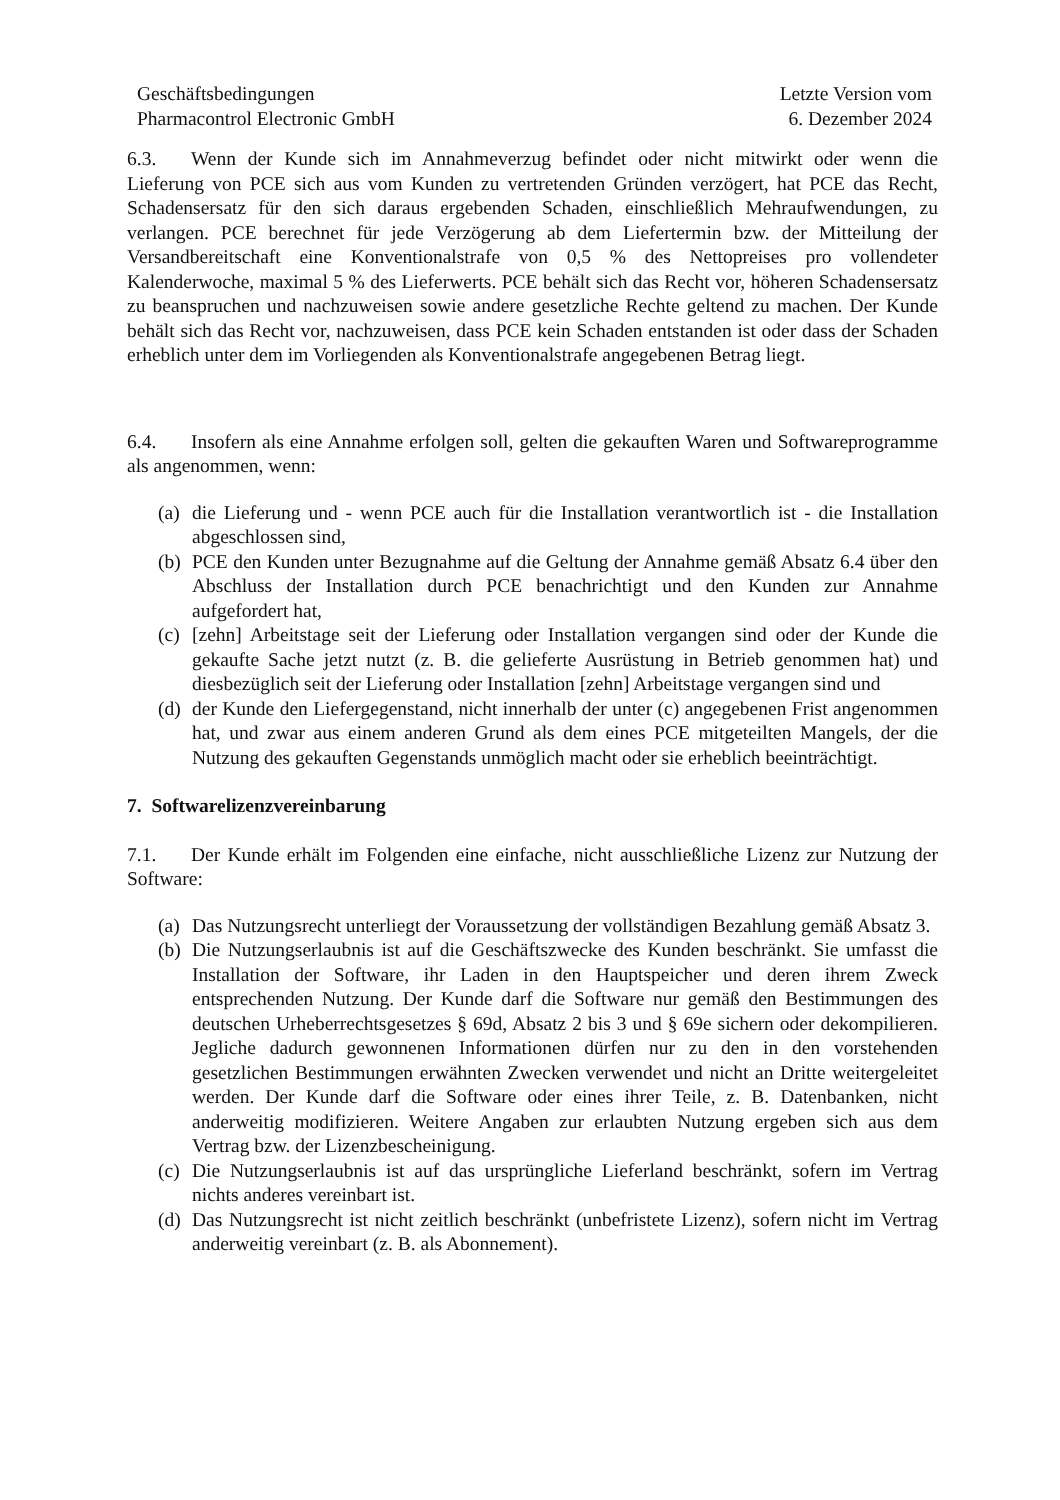Geschäftsbedingungen
Pharmacontrol Electronic GmbH
Letzte Version vom
6. Dezember 2024
6.3. Wenn der Kunde sich im Annahmeverzug befindet oder nicht mitwirkt oder wenn die Lieferung von PCE sich aus vom Kunden zu vertretenden Gründen verzögert, hat PCE das Recht, Schadensersatz für den sich daraus ergebenden Schaden, einschließlich Mehraufwendungen, zu verlangen. PCE berechnet für jede Verzögerung ab dem Liefertermin bzw. der Mitteilung der Versandbereitschaft eine Konventionalstrafe von 0,5 % des Nettopreises pro vollendeter Kalenderwoche, maximal 5 % des Lieferwerts. PCE behält sich das Recht vor, höheren Schadensersatz zu beanspruchen und nachzuweisen sowie andere gesetzliche Rechte geltend zu machen. Der Kunde behält sich das Recht vor, nachzuweisen, dass PCE kein Schaden entstanden ist oder dass der Schaden erheblich unter dem im Vorliegenden als Konventionalstrafe angegebenen Betrag liegt.
6.4. Insofern als eine Annahme erfolgen soll, gelten die gekauften Waren und Softwareprogramme als angenommen, wenn:
(a) die Lieferung und - wenn PCE auch für die Installation verantwortlich ist - die Installation abgeschlossen sind,
(b) PCE den Kunden unter Bezugnahme auf die Geltung der Annahme gemäß Absatz 6.4 über den Abschluss der Installation durch PCE benachrichtigt und den Kunden zur Annahme aufgefordert hat,
(c) [zehn] Arbeitstage seit der Lieferung oder Installation vergangen sind oder der Kunde die gekaufte Sache jetzt nutzt (z. B. die gelieferte Ausrüstung in Betrieb genommen hat) und diesbezüglich seit der Lieferung oder Installation [zehn] Arbeitstage vergangen sind und
(d) der Kunde den Liefergegenstand, nicht innerhalb der unter (c) angegebenen Frist angenommen hat, und zwar aus einem anderen Grund als dem eines PCE mitgeteilten Mangels, der die Nutzung des gekauften Gegenstands unmöglich macht oder sie erheblich beeinträchtigt.
7. Softwarelizenzvereinbarung
7.1. Der Kunde erhält im Folgenden eine einfache, nicht ausschließliche Lizenz zur Nutzung der Software:
(a) Das Nutzungsrecht unterliegt der Voraussetzung der vollständigen Bezahlung gemäß Absatz 3.
(b) Die Nutzungserlaubnis ist auf die Geschäftszwecke des Kunden beschränkt. Sie umfasst die Installation der Software, ihr Laden in den Hauptspeicher und deren ihrem Zweck entsprechenden Nutzung. Der Kunde darf die Software nur gemäß den Bestimmungen des deutschen Urheberrechtsgesetzes § 69d, Absatz 2 bis 3 und § 69e sichern oder dekompilieren. Jegliche dadurch gewonnenen Informationen dürfen nur zu den in den vorstehenden gesetzlichen Bestimmungen erwähnten Zwecken verwendet und nicht an Dritte weitergeleitet werden. Der Kunde darf die Software oder eines ihrer Teile, z. B. Datenbanken, nicht anderweitig modifizieren. Weitere Angaben zur erlaubten Nutzung ergeben sich aus dem Vertrag bzw. der Lizenzbescheinigung.
(c) Die Nutzungserlaubnis ist auf das ursprüngliche Lieferland beschränkt, sofern im Vertrag nichts anderes vereinbart ist.
(d) Das Nutzungsrecht ist nicht zeitlich beschränkt (unbefristete Lizenz), sofern nicht im Vertrag anderweitig vereinbart (z. B. als Abonnement).